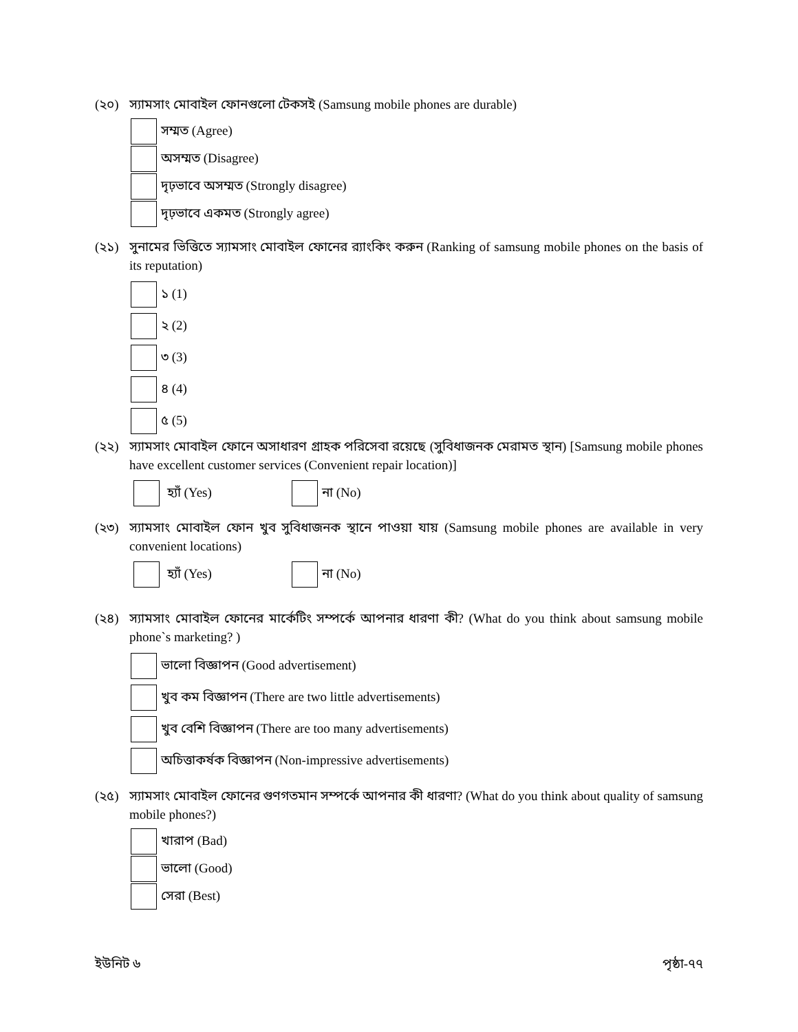(২০) স্যামসাং মোবাইল ফোনগুলো টেকসই (Samsung mobile phones are durable)
সম্মত (Agree)
অসম্মত (Disagree)
দৃঢ়ভাবে অসম্মত (Strongly disagree)
দৃঢ়ভাবে একমত (Strongly agree)
(২১) সুনামের ভিত্তিতে স্যামসাং মোবাইল ফোনের র‍্যাংকিং করুন (Ranking of samsung mobile phones on the basis of its reputation)
১ (1)
২ (2)
৩ (3)
৪ (4)
৫ (5)
(২২) স্যামসাং মোবাইল ফোনে অসাধারণ গ্রাহক পরিসেবা রয়েছে (সুবিধাজনক মেরামত স্থান) [Samsung mobile phones have excellent customer services (Convenient repair location)]
হ্যাঁ (Yes) না (No)
(২৩) স্যামসাং মোবাইল ফোন খুব সুবিধাজনক স্থানে পাওয়া যায় (Samsung mobile phones are available in very convenient locations)
হ্যাঁ (Yes) না (No)
(২৪) স্যামসাং মোবাইল ফোনের মার্কেটিং সম্পর্কে আপনার ধারণা কী? (What do you think about samsung mobile phone`s marketing? )
ভালো বিজ্ঞাপন (Good advertisement)
খুব কম বিজ্ঞাপন (There are two little advertisements)
খুব বেশি বিজ্ঞাপন (There are too many advertisements)
অচিত্তাকর্ষক বিজ্ঞাপন (Non-impressive advertisements)
(২৫) স্যামসাং মোবাইল ফোনের গুণগতমান সম্পর্কে আপনার কী ধারণা? (What do you think about quality of samsung mobile phones?)
খারাপ (Bad)
ভালো (Good)
সেরা (Best)
ইউনিট ৬ পৃষ্ঠা-৭৭